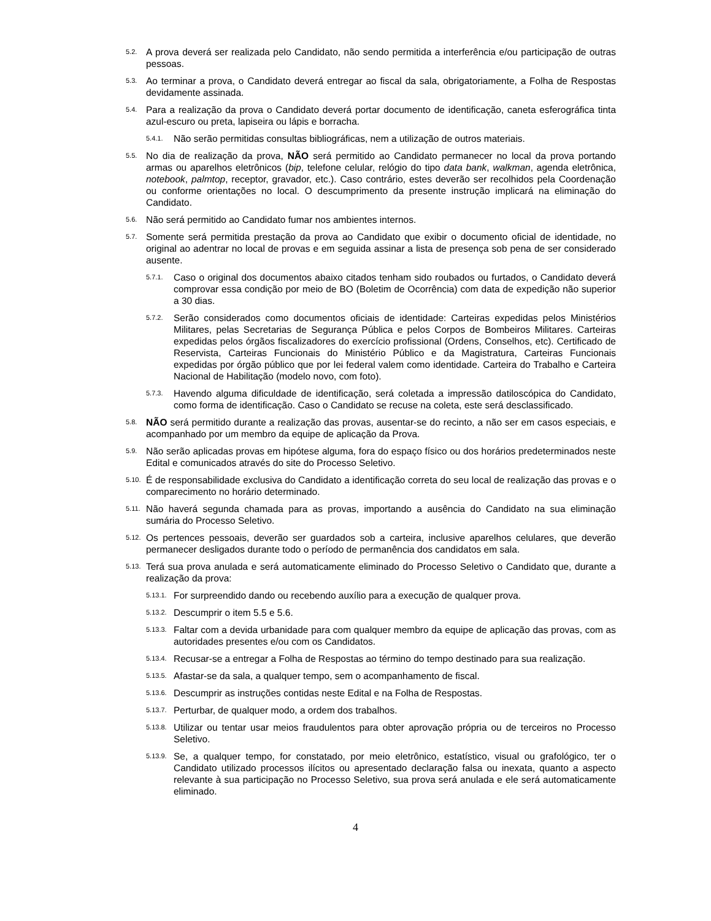5.2. A prova deverá ser realizada pelo Candidato, não sendo permitida a interferência e/ou participação de outras pessoas.
5.3. Ao terminar a prova, o Candidato deverá entregar ao fiscal da sala, obrigatoriamente, a Folha de Respostas devidamente assinada.
5.4. Para a realização da prova o Candidato deverá portar documento de identificação, caneta esferográfica tinta azul-escuro ou preta, lapiseira ou lápis e borracha.
5.4.1. Não serão permitidas consultas bibliográficas, nem a utilização de outros materiais.
5.5. No dia de realização da prova, NÃO será permitido ao Candidato permanecer no local da prova portando armas ou aparelhos eletrônicos (bip, telefone celular, relógio do tipo data bank, walkman, agenda eletrônica, notebook, palmtop, receptor, gravador, etc.). Caso contrário, estes deverão ser recolhidos pela Coordenação ou conforme orientações no local. O descumprimento da presente instrução implicará na eliminação do Candidato.
5.6. Não será permitido ao Candidato fumar nos ambientes internos.
5.7. Somente será permitida prestação da prova ao Candidato que exibir o documento oficial de identidade, no original ao adentrar no local de provas e em seguida assinar a lista de presença sob pena de ser considerado ausente.
5.7.1. Caso o original dos documentos abaixo citados tenham sido roubados ou furtados, o Candidato deverá comprovar essa condição por meio de BO (Boletim de Ocorrência) com data de expedição não superior a 30 dias.
5.7.2. Serão considerados como documentos oficiais de identidade: Carteiras expedidas pelos Ministérios Militares, pelas Secretarias de Segurança Pública e pelos Corpos de Bombeiros Militares. Carteiras expedidas pelos órgãos fiscalizadores do exercício profissional (Ordens, Conselhos, etc). Certificado de Reservista, Carteiras Funcionais do Ministério Público e da Magistratura, Carteiras Funcionais expedidas por órgão público que por lei federal valem como identidade. Carteira do Trabalho e Carteira Nacional de Habilitação (modelo novo, com foto).
5.7.3. Havendo alguma dificuldade de identificação, será coletada a impressão datiloscópica do Candidato, como forma de identificação. Caso o Candidato se recuse na coleta, este será desclassificado.
5.8. NÃO será permitido durante a realização das provas, ausentar-se do recinto, a não ser em casos especiais, e acompanhado por um membro da equipe de aplicação da Prova.
5.9. Não serão aplicadas provas em hipótese alguma, fora do espaço físico ou dos horários predeterminados neste Edital e comunicados através do site do Processo Seletivo.
5.10. É de responsabilidade exclusiva do Candidato a identificação correta do seu local de realização das provas e o comparecimento no horário determinado.
5.11. Não haverá segunda chamada para as provas, importando a ausência do Candidato na sua eliminação sumária do Processo Seletivo.
5.12. Os pertences pessoais, deverão ser guardados sob a carteira, inclusive aparelhos celulares, que deverão permanecer desligados durante todo o período de permanência dos candidatos em sala.
5.13. Terá sua prova anulada e será automaticamente eliminado do Processo Seletivo o Candidato que, durante a realização da prova:
5.13.1. For surpreendido dando ou recebendo auxílio para a execução de qualquer prova.
5.13.2. Descumprir o item 5.5 e 5.6.
5.13.3. Faltar com a devida urbanidade para com qualquer membro da equipe de aplicação das provas, com as autoridades presentes e/ou com os Candidatos.
5.13.4. Recusar-se a entregar a Folha de Respostas ao término do tempo destinado para sua realização.
5.13.5. Afastar-se da sala, a qualquer tempo, sem o acompanhamento de fiscal.
5.13.6. Descumprir as instruções contidas neste Edital e na Folha de Respostas.
5.13.7. Perturbar, de qualquer modo, a ordem dos trabalhos.
5.13.8. Utilizar ou tentar usar meios fraudulentos para obter aprovação própria ou de terceiros no Processo Seletivo.
5.13.9. Se, a qualquer tempo, for constatado, por meio eletrônico, estatístico, visual ou grafológico, ter o Candidato utilizado processos ilícitos ou apresentado declaração falsa ou inexata, quanto a aspecto relevante à sua participação no Processo Seletivo, sua prova será anulada e ele será automaticamente eliminado.
4